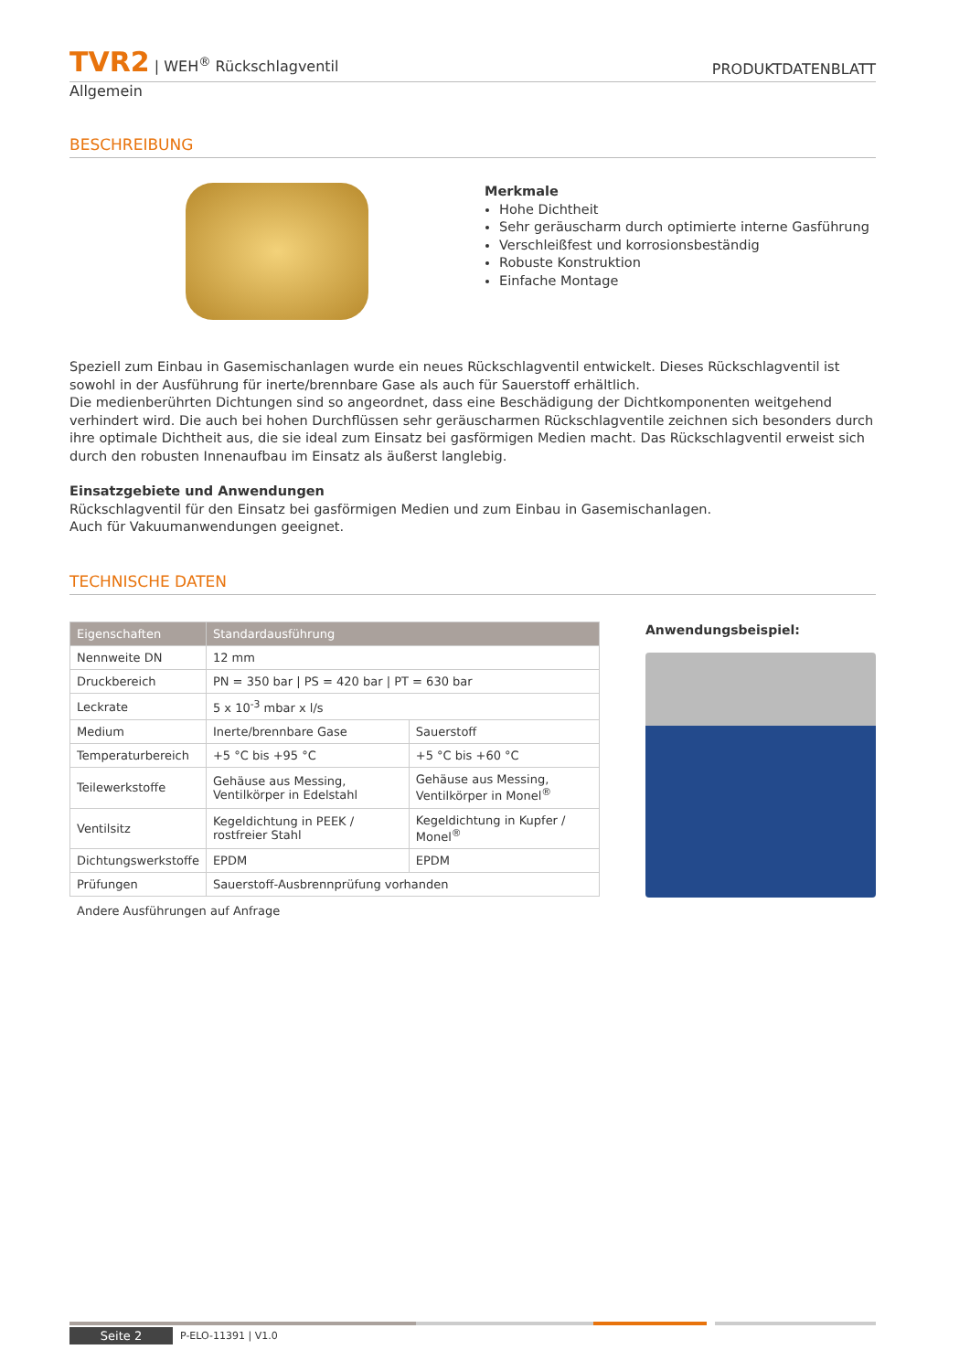TVR2 | WEH<sup>®</sup> Rückschlagventil
PRODUKTDATENBLATT
Allgemein
BESCHREIBUNG
Merkmale
Hohe Dichtheit
Sehr geräuscharm durch optimierte interne Gasführung
Verschleißfest und korrosionsbeständig
Robuste Konstruktion
Einfache Montage
Speziell zum Einbau in Gasemischanlagen wurde ein neues Rückschlagventil entwickelt. Dieses Rückschlagventil ist sowohl in der Ausführung für inerte/brennbare Gase als auch für Sauerstoff erhältlich.
Die medienberührten Dichtungen sind so angeordnet, dass eine Beschädigung der Dichtkomponenten weitgehend verhindert wird. Die auch bei hohen Durchflüssen sehr geräuscharmen Rückschlagventile zeichnen sich besonders durch ihre optimale Dichtheit aus, die sie ideal zum Einsatz bei gasförmigen Medien macht. Das Rückschlagventil erweist sich durch den robusten Innenaufbau im Einsatz als äußerst langlebig.
Einsatzgebiete und Anwendungen
Rückschlagventil für den Einsatz bei gasförmigen Medien und zum Einbau in Gasemischanlagen.
Auch für Vakuumanwendungen geeignet.
TECHNISCHE DATEN
| Eigenschaften | Standardausführung | |
| --- | --- | --- |
| Nennweite DN | 12 mm | |
| Druckbereich | PN = 350 bar / PS = 420 bar / PT = 630 bar | |
| Leckrate | 5 x 10<sup>-3</sup> mbar x l/s | |
| Medium | Inerte/brennbare Gase | Sauerstoff |
| Temperaturbereich | +5 °C bis +95 °C | +5 °C bis +60 °C |
| Teilewerkstoffe | Gehäuse aus Messing, Ventilkörper in Edelstahl | Gehäuse aus Messing, Ventilkörper in Monel<sup>®</sup> |
| Ventilsitz | Kegeldichtung in PEEK / rostfreier Stahl | Kegeldichtung in Kupfer / Monel<sup>®</sup> |
| Dichtungswerkstoffe | EPDM | EPDM |
| Prüfungen | Sauerstoff-Ausbrennprüfung vorhanden | |
Andere Ausführungen auf Anfrage
Anwendungsbeispiel:
Seite 2 P-ELO-11391 | V1.0